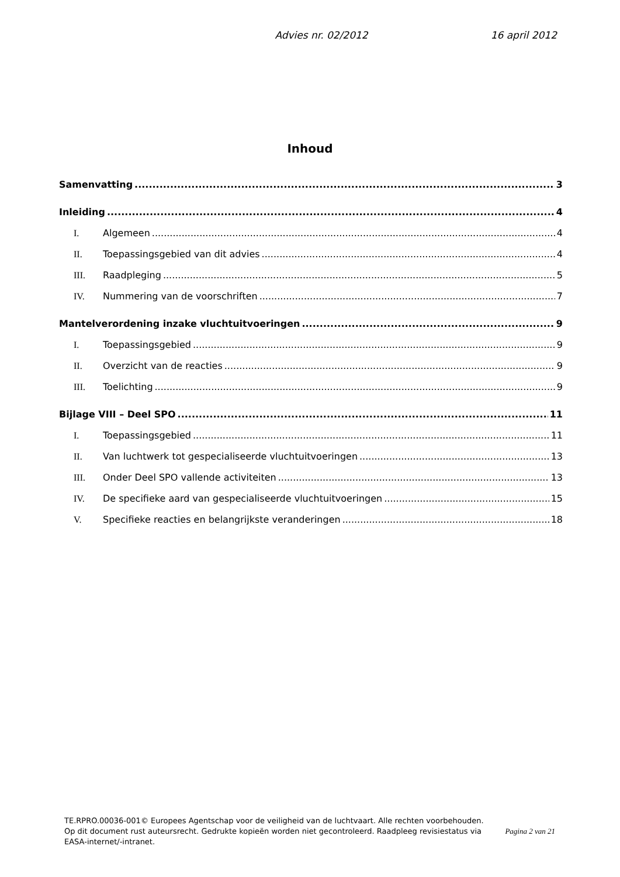Advies nr. 02/2012 16 april 2012
Inhoud
Samenvatting 3
Inleiding 4
I. Algemeen 4
II. Toepassingsgebied van dit advies 4
III. Raadpleging 5
IV. Nummering van de voorschriften 7
Mantelverordening inzake vluchtuitvoeringen 9
I. Toepassingsgebied 9
II. Overzicht van de reacties 9
III. Toelichting 9
Bijlage VIII – Deel SPO 11
I. Toepassingsgebied 11
II. Van luchtwerk tot gespecialiseerde vluchtuitvoeringen 13
III. Onder Deel SPO vallende activiteiten 13
IV. De specifieke aard van gespecialiseerde vluchtuitvoeringen 15
V. Specifieke reacties en belangrijkste veranderingen 18
TE.RPRO.00036-001© Europees Agentschap voor de veiligheid van de luchtvaart. Alle rechten voorbehouden.
Pagina 2 van 21 Op dit document rust auteursrecht. Gedrukte kopieën worden niet gecontroleerd. Raadpleeg revisiestatus via EASA-internet/-intranet.